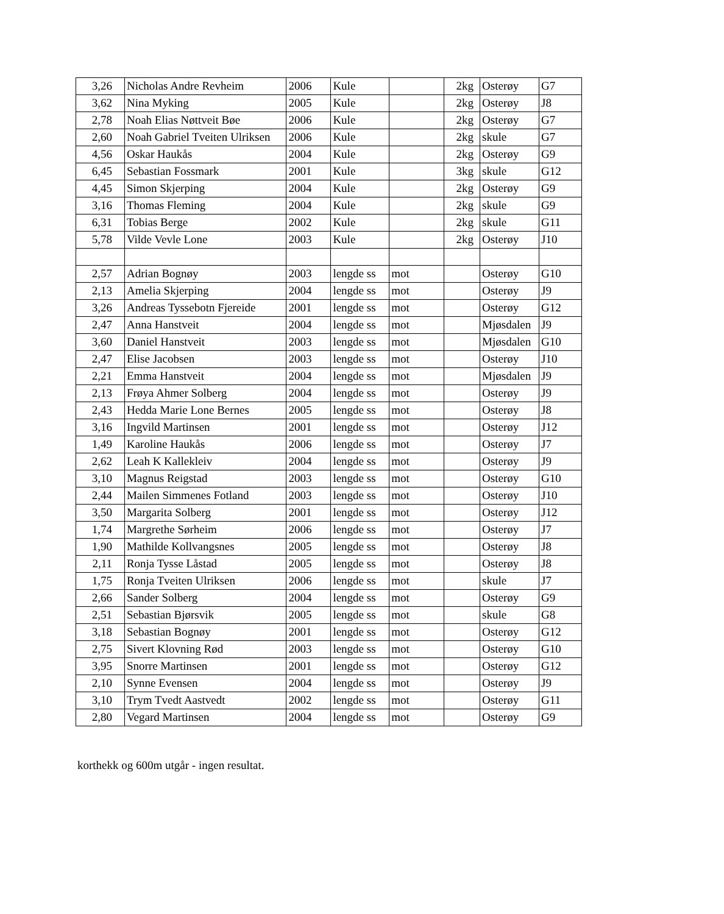| 3,26 | Nicholas Andre Revheim | 2006 | Kule | | 2kg | Osterøy | G7 |
| 3,62 | Nina Myking | 2005 | Kule | | 2kg | Osterøy | J8 |
| 2,78 | Noah Elias Nøttveit Bøe | 2006 | Kule | | 2kg | Osterøy | G7 |
| 2,60 | Noah Gabriel Tveiten Ulriksen | 2006 | Kule | | 2kg | skule | G7 |
| 4,56 | Oskar Haukås | 2004 | Kule | | 2kg | Osterøy | G9 |
| 6,45 | Sebastian Fossmark | 2001 | Kule | | 3kg | skule | G12 |
| 4,45 | Simon Skjerping | 2004 | Kule | | 2kg | Osterøy | G9 |
| 3,16 | Thomas Fleming | 2004 | Kule | | 2kg | skule | G9 |
| 6,31 | Tobias Berge | 2002 | Kule | | 2kg | skule | G11 |
| 5,78 | Vilde Vevle Lone | 2003 | Kule | | 2kg | Osterøy | J10 |
| 2,57 | Adrian Bognøy | 2003 | lengde ss | mot | | Osterøy | G10 |
| 2,13 | Amelia Skjerping | 2004 | lengde ss | mot | | Osterøy | J9 |
| 3,26 | Andreas Tyssebotn Fjereide | 2001 | lengde ss | mot | | Osterøy | G12 |
| 2,47 | Anna Hanstveit | 2004 | lengde ss | mot | | Mjøsdalen | J9 |
| 3,60 | Daniel Hanstveit | 2003 | lengde ss | mot | | Mjøsdalen | G10 |
| 2,47 | Elise Jacobsen | 2003 | lengde ss | mot | | Osterøy | J10 |
| 2,21 | Emma Hanstveit | 2004 | lengde ss | mot | | Mjøsdalen | J9 |
| 2,13 | Frøya Ahmer Solberg | 2004 | lengde ss | mot | | Osterøy | J9 |
| 2,43 | Hedda Marie Lone Bernes | 2005 | lengde ss | mot | | Osterøy | J8 |
| 3,16 | Ingvild Martinsen | 2001 | lengde ss | mot | | Osterøy | J12 |
| 1,49 | Karoline Haukås | 2006 | lengde ss | mot | | Osterøy | J7 |
| 2,62 | Leah K Kallekleiv | 2004 | lengde ss | mot | | Osterøy | J9 |
| 3,10 | Magnus Reigstad | 2003 | lengde ss | mot | | Osterøy | G10 |
| 2,44 | Mailen Simmenes Fotland | 2003 | lengde ss | mot | | Osterøy | J10 |
| 3,50 | Margarita Solberg | 2001 | lengde ss | mot | | Osterøy | J12 |
| 1,74 | Margrethe Sørheim | 2006 | lengde ss | mot | | Osterøy | J7 |
| 1,90 | Mathilde Kollvangsnes | 2005 | lengde ss | mot | | Osterøy | J8 |
| 2,11 | Ronja Tysse Låstad | 2005 | lengde ss | mot | | Osterøy | J8 |
| 1,75 | Ronja Tveiten Ulriksen | 2006 | lengde ss | mot | | skule | J7 |
| 2,66 | Sander Solberg | 2004 | lengde ss | mot | | Osterøy | G9 |
| 2,51 | Sebastian Bjørsvik | 2005 | lengde ss | mot | | skule | G8 |
| 3,18 | Sebastian Bognøy | 2001 | lengde ss | mot | | Osterøy | G12 |
| 2,75 | Sivert Klovning Rød | 2003 | lengde ss | mot | | Osterøy | G10 |
| 3,95 | Snorre Martinsen | 2001 | lengde ss | mot | | Osterøy | G12 |
| 2,10 | Synne Evensen | 2004 | lengde ss | mot | | Osterøy | J9 |
| 3,10 | Trym Tvedt Aastvedt | 2002 | lengde ss | mot | | Osterøy | G11 |
| 2,80 | Vegard Martinsen | 2004 | lengde ss | mot | | Osterøy | G9 |
korthekk og 600m utgår - ingen resultat.